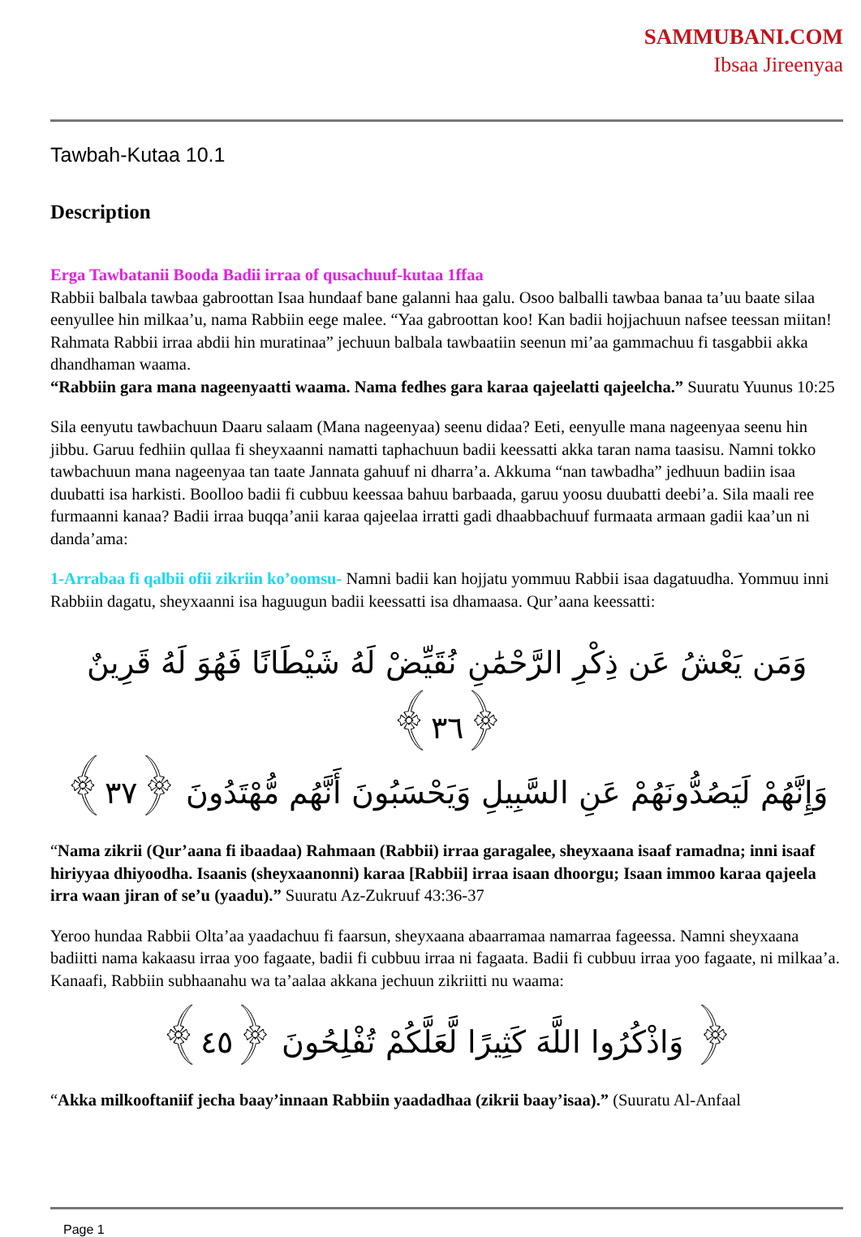SAMMUBANI.COM
Ibsaa Jireenyaa
Tawbah-Kutaa 10.1
Description
Erga Tawbatanii Booda Badii irraa of qusachuuf-kutaa 1ffaa
Rabbii balbala tawbaa gabroottan Isaa hundaaf bane galanni haa galu. Osoo balballi tawbaa banaa ta’uu baate silaa eenyullee hin milkaa’u, nama Rabbiin eege malee. “Yaa gabroottan koo! Kan badii hojjachuun nafsee teessan miitan! Rahmata Rabbii irraa abdii hin muratinaa” jechuun balbala tawbaatiin seenun mi’aa gammachuu fi tasgabbii akka dhandhaman waama.
“Rabbiin gara mana nageenyaatti waama. Nama fedhes gara karaa qajeelatti qajeelcha.” Suuratu Yuunus 10:25
Sila eenyutu tawbachuun Daaru salaam (Mana nageenyaa) seenu didaa? Eeti, eenyulle mana nageenyaa seenu hin jibbu. Garuu fedhiin qullaa fi sheyxaanni namatti taphachuun badii keessatti akka taran nama taasisu. Namni tokko tawbachuun mana nageenyaa tan taate Jannata gahuuf ni dharra’a. Akkuma “nan tawbadha” jedhuun badiin isaa duubatti isa harkisti. Boolloo badii fi cubbuu keessaa bahuu barbaada, garuu yoosu duubatti deebi’a. Sila maali ree furmaanni kanaa? Badii irraa buqqa’anii karaa qajeelaa irratti gadi dhaabbachuuf furmaata armaan gadii kaa’un ni danda’ama:
1-Arrabaa fi qalbii ofii zikriin ko’oomsu- Namni badii kan hojjatu yommuu Rabbii isaa dagatuudha. Yommuu inni Rabbiin dagatu, sheyxaanni isa haguugun badii keessatti isa dhamaasa. Qur’aana keessatti:
وَمَن يَعْشُ عَن ذِكْرِ الرَّحْمَٰنِ نُقَيِّضْ لَهُ شَيْطَانًا فَهُوَ لَهُ قَرِينٌ ﴿٣٦﴾
وَإِنَّهُمْ لَيَصُدُّونَهُمْ عَنِ السَّبِيلِ وَيَحْسَبُونَ أَنَّهُم مُّهْتَدُونَ ﴿٣٧﴾
“Nama zikrii (Qur’aana fi ibaadaa) Rahmaan (Rabbii) irraa garagalee, sheyxaana isaaf ramadna; inni isaaf hiriyyaa dhiyoodha. Isaanis (sheyxaanonni) karaa [Rabbii] irraa isaan dhoorgu; Isaan immoo karaa qajeela irra waan jiran of se’u (yaadu).” Suuratu Az-Zukruuf 43:36-37
Yeroo hundaa Rabbii Olta’aa yaadachuu fi faarsun, sheyxaana abaarramaa namarraa fageessa. Namni sheyxaana badiitti nama kakaasu irraa yoo fagaate, badii fi cubbuu irraa ni fagaata. Badii fi cubbuu irraa yoo fagaate, ni milkaa’a. Kanaafi, Rabbiin subhaanahu wa ta’aalaa akkana jechuun zikriitti nu waama:
﴿ وَاذْكُرُوا اللَّهَ كَثِيرًا لَّعَلَّكُمْ تُفْلِحُونَ ﴿٤٥﴾
“Akka milkooftaniif jecha baay’innaan Rabbiin yaadadhaa (zikrii baay’isaa).” (Suuratu Al-Anfaal
Page 1